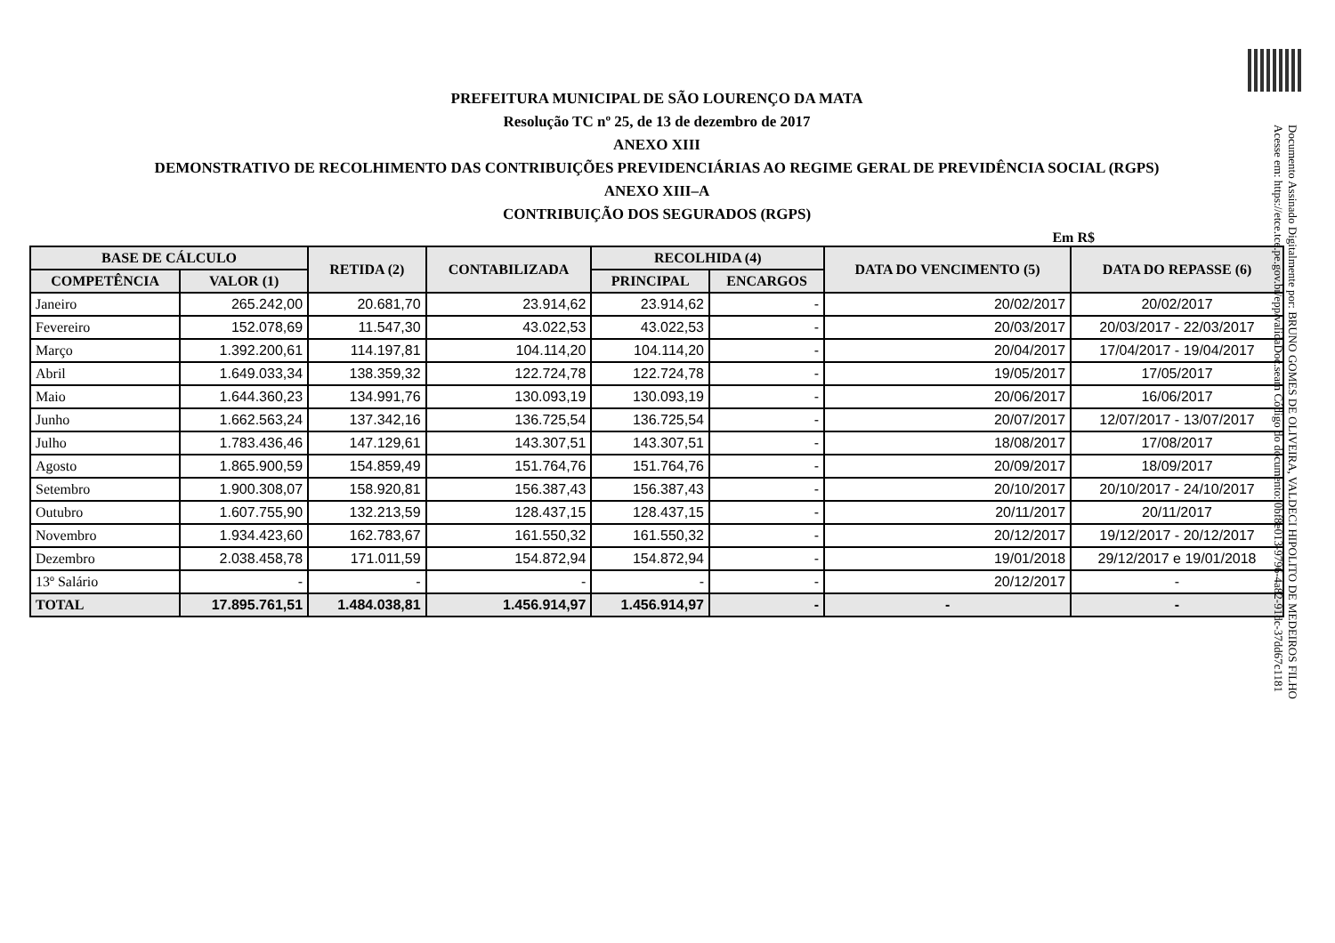PREFEITURA MUNICIPAL DE SÃO LOURENÇO DA MATA
Resolução TC nº 25, de 13 de dezembro de 2017
ANEXO XIII
DEMONSTRATIVO DE RECOLHIMENTO DAS CONTRIBUIÇÕES PREVIDENCIÁRIAS AO REGIME GERAL DE PREVIDÊNCIA SOCIAL (RGPS)
ANEXO XIII–A
CONTRIBUIÇÃO DOS SEGURADOS (RGPS)
Em R$
| BASE DE CÁLCULO | | RETIDA (2) | CONTABILIZADA | RECOLHIDA (4) | | DATA DO VENCIMENTO (5) | DATA DO REPASSE (6) |
| --- | --- | --- | --- | --- | --- | --- | --- |
| COMPETÊNCIA | VALOR (1) | | | PRINCIPAL | ENCARGOS | | |
| Janeiro | 265.242,00 | 20.681,70 | 23.914,62 | 23.914,62 | - | 20/02/2017 | 20/02/2017 |
| Fevereiro | 152.078,69 | 11.547,30 | 43.022,53 | 43.022,53 | - | 20/03/2017 | 20/03/2017 - 22/03/2017 |
| Março | 1.392.200,61 | 114.197,81 | 104.114,20 | 104.114,20 | - | 20/04/2017 | 17/04/2017 - 19/04/2017 |
| Abril | 1.649.033,34 | 138.359,32 | 122.724,78 | 122.724,78 | - | 19/05/2017 | 17/05/2017 |
| Maio | 1.644.360,23 | 134.991,76 | 130.093,19 | 130.093,19 | - | 20/06/2017 | 16/06/2017 |
| Junho | 1.662.563,24 | 137.342,16 | 136.725,54 | 136.725,54 | - | 20/07/2017 | 12/07/2017 - 13/07/2017 |
| Julho | 1.783.436,46 | 147.129,61 | 143.307,51 | 143.307,51 | - | 18/08/2017 | 17/08/2017 |
| Agosto | 1.865.900,59 | 154.859,49 | 151.764,76 | 151.764,76 | - | 20/09/2017 | 18/09/2017 |
| Setembro | 1.900.308,07 | 158.920,81 | 156.387,43 | 156.387,43 | - | 20/10/2017 | 20/10/2017 - 24/10/2017 |
| Outubro | 1.607.755,90 | 132.213,59 | 128.437,15 | 128.437,15 | - | 20/11/2017 | 20/11/2017 |
| Novembro | 1.934.423,60 | 162.783,67 | 161.550,32 | 161.550,32 | - | 20/12/2017 | 19/12/2017 - 20/12/2017 |
| Dezembro | 2.038.458,78 | 171.011,59 | 154.872,94 | 154.872,94 | - | 19/01/2018 | 29/12/2017 e 19/01/2018 |
| 13º Salário | - | - | - | - | - | 20/12/2017 | - |
| TOTAL | 17.895.761,51 | 1.484.038,81 | 1.456.914,97 | 1.456.914,97 | - | - | - |
Documento Assinado Digitalmente por: BRUNO GOMES DE OLIVEIRA, VALDECI HIPOLITO DE MEDEIROS FILHO
Acesse em: https://etce.tce.pe.gov.br/epp/validaDoc.seam Código do documento: 0bf8e013-9796-4a82-91dc-37dd67c1181